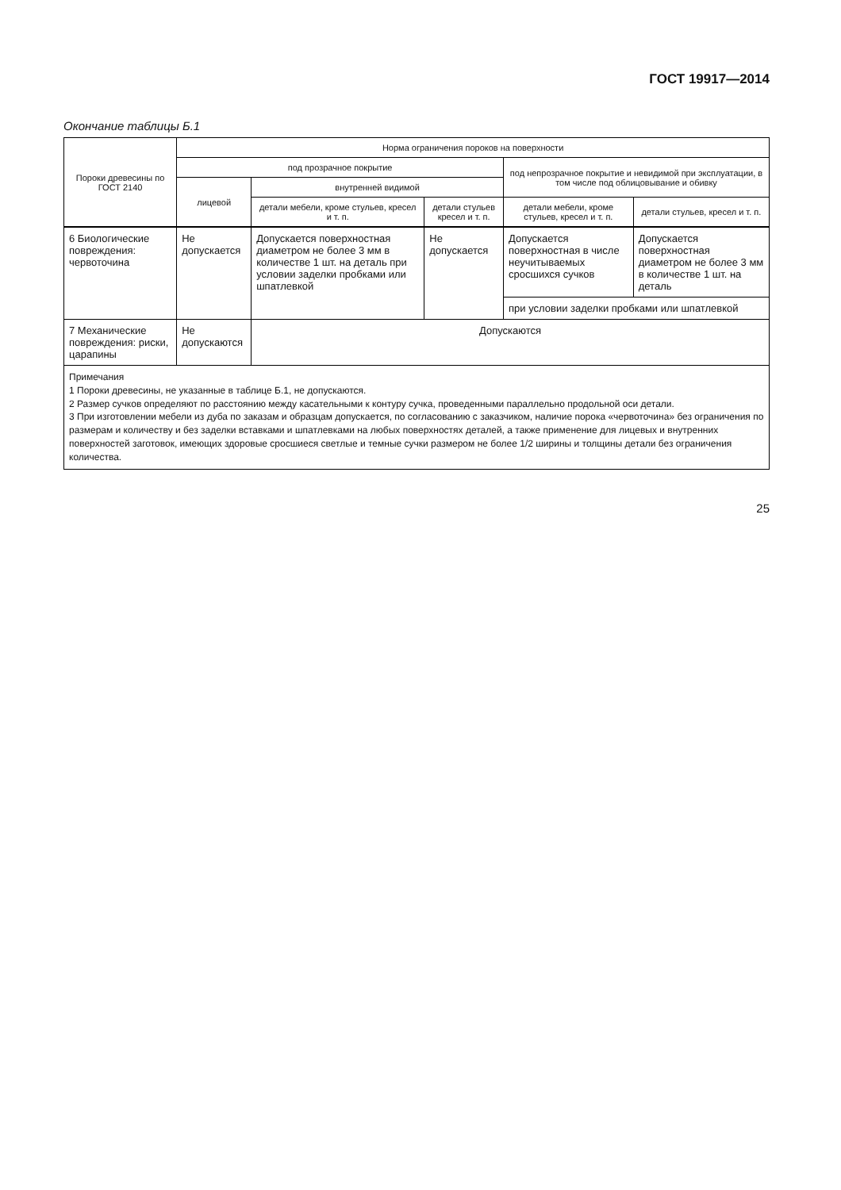ГОСТ 19917—2014
Окончание таблицы Б.1
| Пороки древесины по ГОСТ 2140 | Норма ограничения пороков на поверхности | | | | |
| --- | --- | --- | --- | --- | --- |
| | под прозрачное покрытие | | | под непрозрачное покрытие и невидимой при эксплуатации, в том числе под облицовывание и обивку | |
| | лицевой | внутренней видимой | | | |
| | | детали мебели, кроме стульев, кресел и т. п. | детали стульев кресел и т. п. | детали мебели, кроме стульев, кресел и т. п. | детали стульев, кресел и т. п. |
| 6 Биологические повреждения: червоточина | Не допускается | Допускается поверхностная диаметром не более 3 мм в количестве 1 шт. на деталь при условии заделки пробками или шпатлевкой | Не допускается | Допускается поверхностная в числе неучитываемых сросшихся сучков | Допускается поверхностная диаметром не более 3 мм в количестве 1 шт. на деталь |
| | | | | при условии заделки пробками или шпатлевкой | |
| 7 Механические повреждения: риски, царапины | Не допускаются | Допускаются | | | |
| Примечания 1 Пороки древесины, не указанные в таблице Б.1, не допускаются. 2 Размер сучков определяют по расстоянию между касательными к контуру сучка, проведенными параллельно продольной оси детали. 3 При изготовлении мебели из дуба по заказам и образцам допускается, по согласованию с заказчиком, наличие порока «червоточина» без ограничения по размерам и количеству и без заделки вставками и шпатлевками на любых поверхностях деталей, а также применение для лицевых и внутренних поверхностей заготовок, имеющих здоровые сросшиеся светлые и темные сучки размером не более 1/2 ширины и толщины детали без ограничения количества. | | | | | |
25